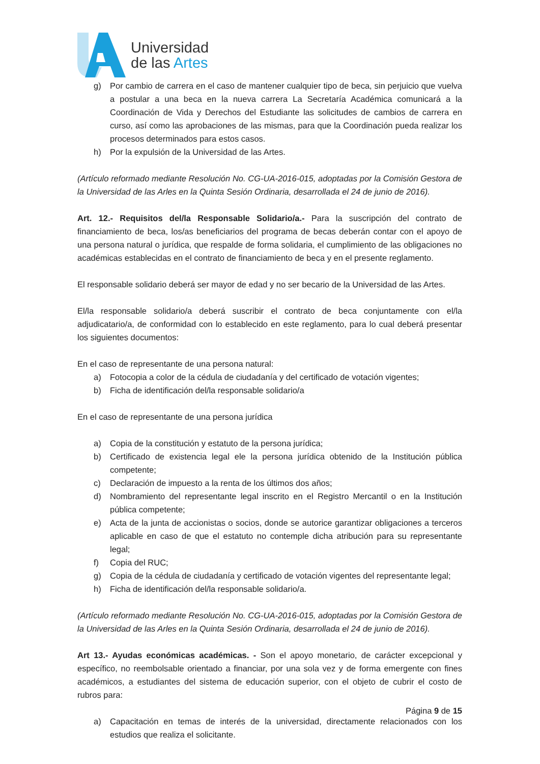Universidad
de las Artes
g) Por cambio de carrera en el caso de mantener cualquier tipo de beca, sin perjuicio que vuelva a postular a una beca en la nueva carrera La Secretaría Académica comunicará a la Coordinación de Vida y Derechos del Estudiante las solicitudes de cambios de carrera en curso, así como las aprobaciones de las mismas, para que la Coordinación pueda realizar los procesos determinados para estos casos.
h) Por la expulsión de la Universidad de las Artes.
(Artículo reformado mediante Resolución No. CG-UA-2016-015, adoptadas por la Comisión Gestora de la Universidad de las Arles en la Quinta Sesión Ordinaria, desarrollada el 24 de junio de 2016).
Art. 12.- Requisitos del/la Responsable Solidario/a.- Para la suscripción del contrato de financiamiento de beca, los/as beneficiarios del programa de becas deberán contar con el apoyo de una persona natural o jurídica, que respalde de forma solidaria, el cumplimiento de las obligaciones no académicas establecidas en el contrato de financiamiento de beca y en el presente reglamento.
El responsable solidario deberá ser mayor de edad y no ser becario de la Universidad de las Artes.
El/la responsable solidario/a deberá suscribir el contrato de beca conjuntamente con el/la adjudicatario/a, de conformidad con lo establecido en este reglamento, para lo cual deberá presentar los siguientes documentos:
En el caso de representante de una persona natural:
a) Fotocopia a color de la cédula de ciudadanía y del certificado de votación vigentes;
b) Ficha de identificación del/la responsable solidario/a
En el caso de representante de una persona jurídica
a) Copia de la constitución y estatuto de la persona jurídica;
b) Certificado de existencia legal ele la persona jurídica obtenido de la Institución pública competente;
c) Declaración de impuesto a la renta de los últimos dos años;
d) Nombramiento del representante legal inscrito en el Registro Mercantil o en la Institución pública competente;
e) Acta de la junta de accionistas o socios, donde se autorice garantizar obligaciones a terceros aplicable en caso de que el estatuto no contemple dicha atribución para su representante legal;
f) Copia del RUC;
g) Copia de la cédula de ciudadanía y certificado de votación vigentes del representante legal;
h) Ficha de identificación del/la responsable solidario/a.
(Artículo reformado mediante Resolución No. CG-UA-2016-015, adoptadas por la Comisión Gestora de la Universidad de las Arles en la Quinta Sesión Ordinaria, desarrollada el 24 de junio de 2016).
Art 13.- Ayudas económicas académicas. - Son el apoyo monetario, de carácter excepcional y específico, no reembolsable orientado a financiar, por una sola vez y de forma emergente con fines académicos, a estudiantes del sistema de educación superior, con el objeto de cubrir el costo de rubros para:
a) Capacitación en temas de interés de la universidad, directamente relacionados con los estudios que realiza el solicitante.
Página 9 de 15